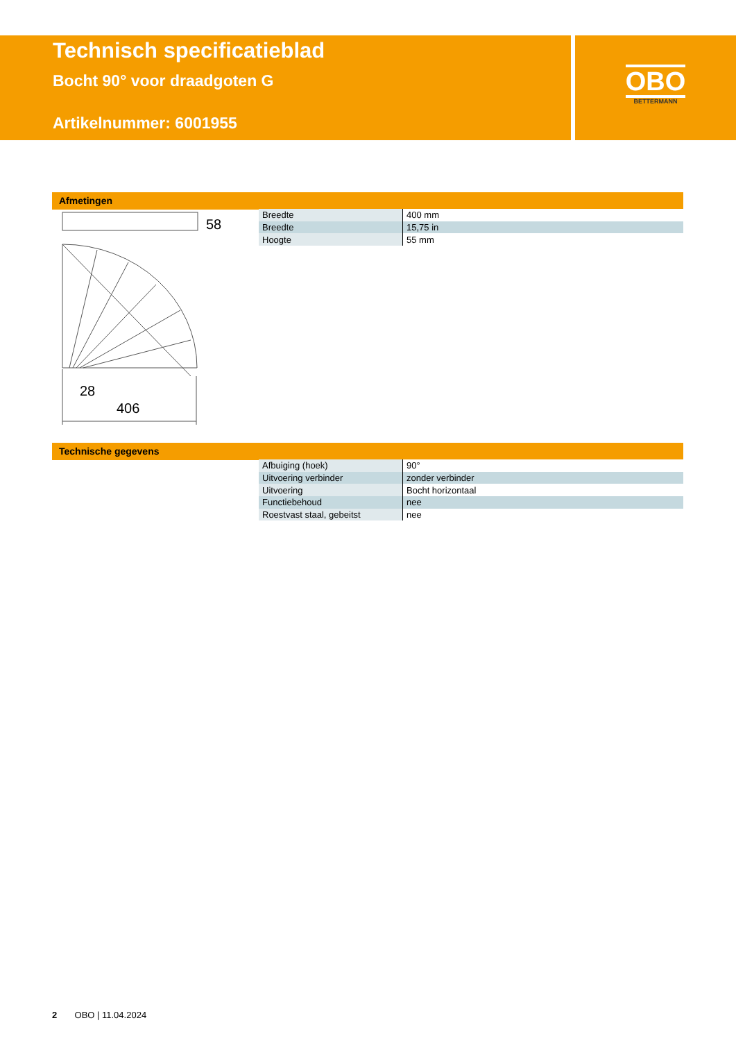Technisch specificatieblad
Bocht 90° voor draadgoten G
Artikelnummer: 6001955
OBO
BETTERMANN
Afmetingen
58
28
406
| Breedte | 400 mm |
| Breedte | 15,75 in |
| Hoogte | 55 mm |
Technische gegevens
| Afbuiging (hoek) | 90° |
| Uitvoering verbinder | zonder verbinder |
| Uitvoering | Bocht horizontaal |
| Functiebehoud | nee |
| Roestvast staal, gebeitst | nee |
2 OBO | 11.04.2024